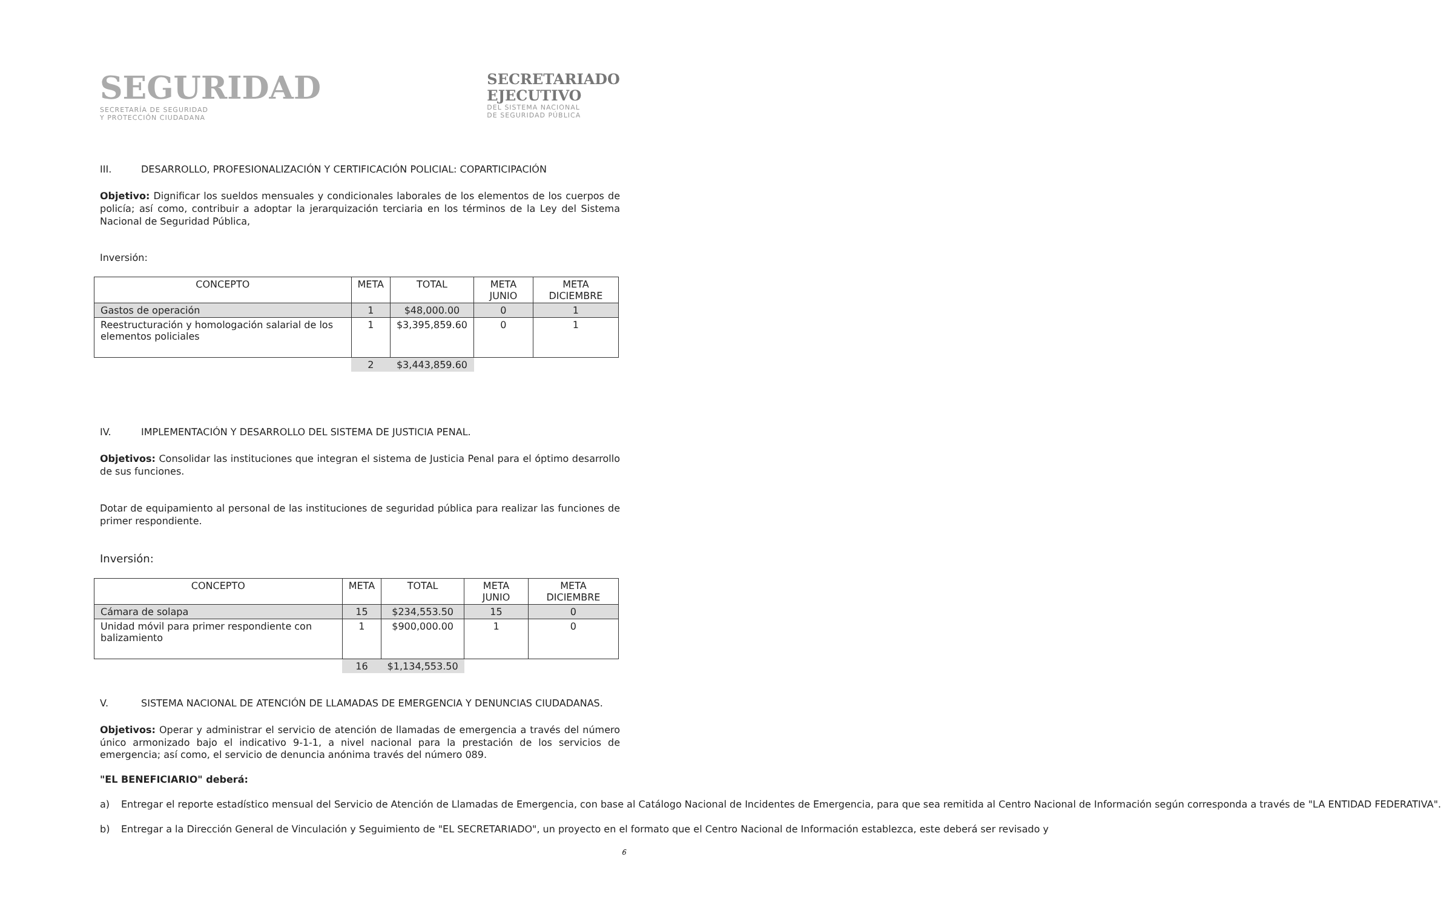SEGURIDAD
SECRETARÍA DE SEGURIDAD
Y PROTECCIÓN CIUDADANA
SECRETARIADO
EJECUTIVO
DEL SISTEMA NACIONAL
DE SEGURIDAD PÚBLICA
III. DESARROLLO, PROFESIONALIZACIÓN Y CERTIFICACIÓN POLICIAL: COPARTICIPACIÓN
Objetivo: Dignificar los sueldos mensuales y condicionales laborales de los elementos de los cuerpos de policía; así como, contribuir a adoptar la jerarquización terciaria en los términos de la Ley del Sistema Nacional de Seguridad Pública,
Inversión:
| CONCEPTO | META | TOTAL | META JUNIO | META DICIEMBRE |
| --- | --- | --- | --- | --- |
| Gastos de operación | 1 | $48,000.00 | 0 | 1 |
| Reestructuración y homologación salarial de los elementos policiales | 1 | $3,395,859.60 | 0 | 1 |
| | 2 | $3,443,859.60 | | |
IV. IMPLEMENTACIÓN Y DESARROLLO DEL SISTEMA DE JUSTICIA PENAL.
Objetivos: Consolidar las instituciones que integran el sistema de Justicia Penal para el óptimo desarrollo de sus funciones.
Dotar de equipamiento al personal de las instituciones de seguridad pública para realizar las funciones de primer respondiente.
Inversión:
| CONCEPTO | META | TOTAL | META JUNIO | META DICIEMBRE |
| --- | --- | --- | --- | --- |
| Cámara de solapa | 15 | $234,553.50 | 15 | 0 |
| Unidad móvil para primer respondiente con balizamiento | 1 | $900,000.00 | 1 | 0 |
| | 16 | $1,134,553.50 | | |
V. SISTEMA NACIONAL DE ATENCIÓN DE LLAMADAS DE EMERGENCIA Y DENUNCIAS CIUDADANAS.
Objetivos: Operar y administrar el servicio de atención de llamadas de emergencia a través del número único armonizado bajo el indicativo 9-1-1, a nivel nacional para la prestación de los servicios de emergencia; así como, el servicio de denuncia anónima través del número 089.
"EL BENEFICIARIO" deberá:
a) Entregar el reporte estadístico mensual del Servicio de Atención de Llamadas de Emergencia, con base al Catálogo Nacional de Incidentes de Emergencia, para que sea remitida al Centro Nacional de Información según corresponda a través de "LA ENTIDAD FEDERATIVA".
b) Entregar a la Dirección General de Vinculación y Seguimiento de "EL SECRETARIADO", un proyecto en el formato que el Centro Nacional de Información establezca, este deberá ser revisado y
6